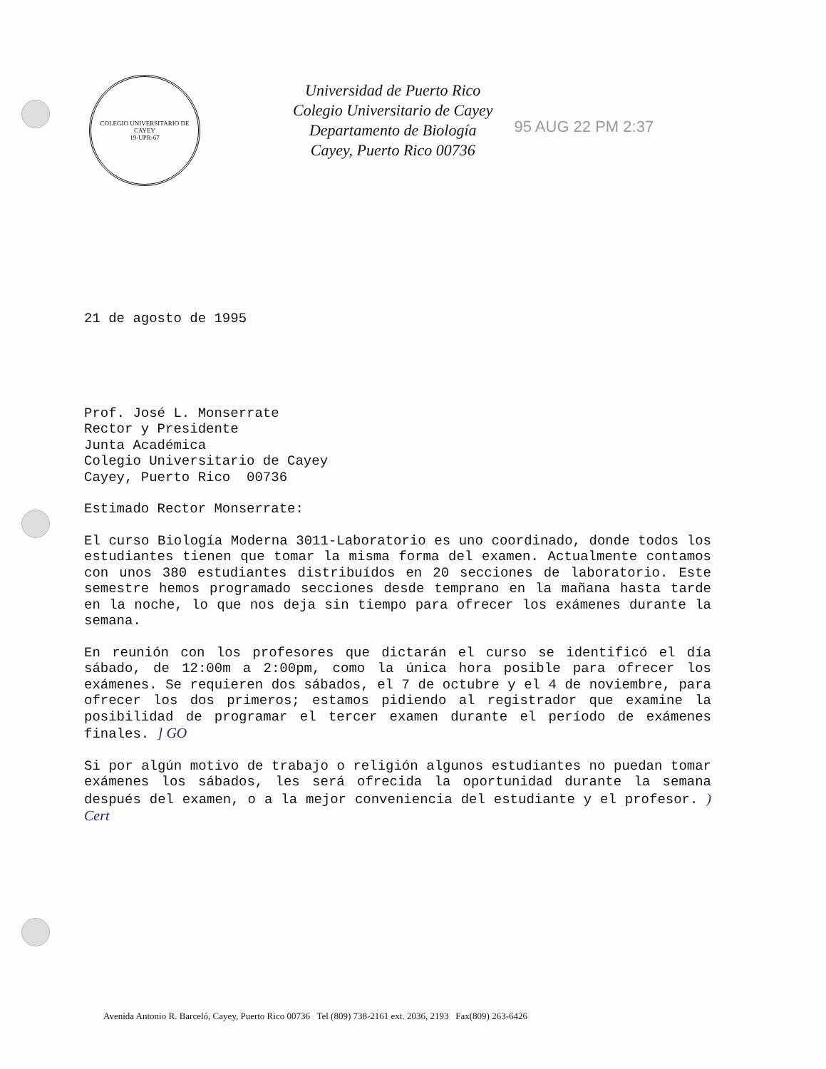COLEGIO UNIVERSITARIO DE CAYEY
19-UPR-67
Universidad de Puerto Rico
Colegio Universitario de Cayey
Departamento de Biología
Cayey, Puerto Rico 00736
95 AUG 22 PM 2:37
21 de agosto de 1995
Prof. José L. Monserrate
Rector y Presidente
Junta Académica
Colegio Universitario de Cayey
Cayey, Puerto Rico 00736
Estimado Rector Monserrate:
El curso Biología Moderna 3011-Laboratorio es uno coordinado, donde todos los estudiantes tienen que tomar la misma forma del examen. Actualmente contamos con unos 380 estudiantes distribuídos en 20 secciones de laboratorio. Este semestre hemos programado secciones desde temprano en la mañana hasta tarde en la noche, lo que nos deja sin tiempo para ofrecer los exámenes durante la semana.
En reunión con los profesores que dictarán el curso se identificó el día sábado, de 12:00m a 2:00pm, como la única hora posible para ofrecer los exámenes. Se requieren dos sábados, el 7 de octubre y el 4 de noviembre, para ofrecer los dos primeros; estamos pidiendo al registrador que examine la posibilidad de programar el tercer examen durante el período de exámenes finales. ] GO
Si por algún motivo de trabajo o religión algunos estudiantes no puedan tomar exámenes los sábados, les será ofrecida la oportunidad durante la semana después del examen, o a la mejor conveniencia del estudiante y el profesor. ) Cert
Avenida Antonio R. Barceló, Cayey, Puerto Rico 00736 Tel (809) 738-2161 ext. 2036, 2193 Fax(809) 263-6426